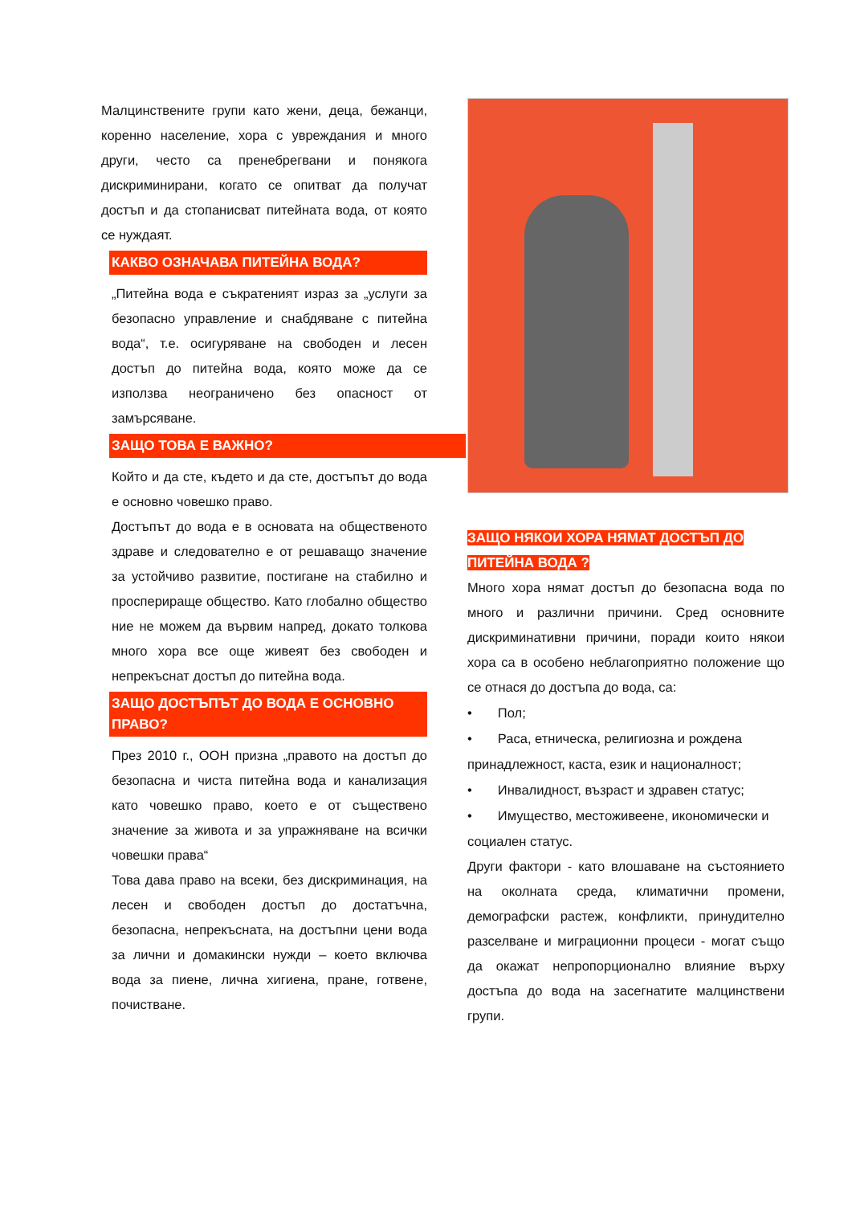Малцинствените групи като жени, деца, бежанци, коренно население, хора с увреждания и много други, често са пренебрегвани и понякога дискриминирани, когато се опитват да получат достъп и да стопанисват питейната вода, от която се нуждаят.
КАКВО ОЗНАЧАВА ПИТЕЙНА ВОДА?
„Питейна вода е съкратеният израз за „услуги за безопасно управление и снабдяване с питейна вода“, т.е. осигуряване на свободен и лесен достъп до питейна вода, която може да се използва неограничено без опасност от замърсяване.
ЗАЩО ТОВА Е ВАЖНО?
Който и да сте, където и да сте, достъпът до вода е основно човешко право.
Достъпът до вода е в основата на общественото здраве и следователно е от решаващо значение за устойчиво развитие, постигане на стабилно и просперираще общество. Като глобално общество ние не можем да вървим напред, докато толкова много хора все още живеят без свободен и непрекъснат достъп до питейна вода.
ЗАЩО ДОСТЪПЪТ ДО ВОДА Е ОСНОВНО ПРАВО?
През 2010 г., ООН призна „правото на достъп до безопасна и чиста питейна вода и канализация като човешко право, което е от съществено значение за живота и за упражняване на всички човешки права“
Това дава право на всеки, без дискриминация, на лесен и свободен достъп до достатъчна, безопасна, непрекъсната, на достъпни цени вода за лични и домакински нужди – което включва вода за пиене, лична хигиена, пране, готвене, почистване.
ЗАЩО НЯКОИ ХОРА НЯМАТ ДОСТЪП ДО ПИТЕЙНА ВОДА ?
Много хора нямат достъп до безопасна вода по много и различни причини. Сред основните дискриминативни причини, поради които някои хора са в особено неблагоприятно положение що се отнася до достъпа до вода, са:
• Пол;
• Раса, етническа, религиозна и рождена принадлежност, каста, език и националност;
• Инвалидност, възраст и здравен статус;
• Имущество, местоживеене, икономически и социален статус.
Други фактори - като влошаване на състоянието на околната среда, климатични промени, демографски растеж, конфликти, принудително разселване и миграционни процеси - могат също да окажат непропорционално влияние върху достъпа до вода на засегнатите малцинствени групи.